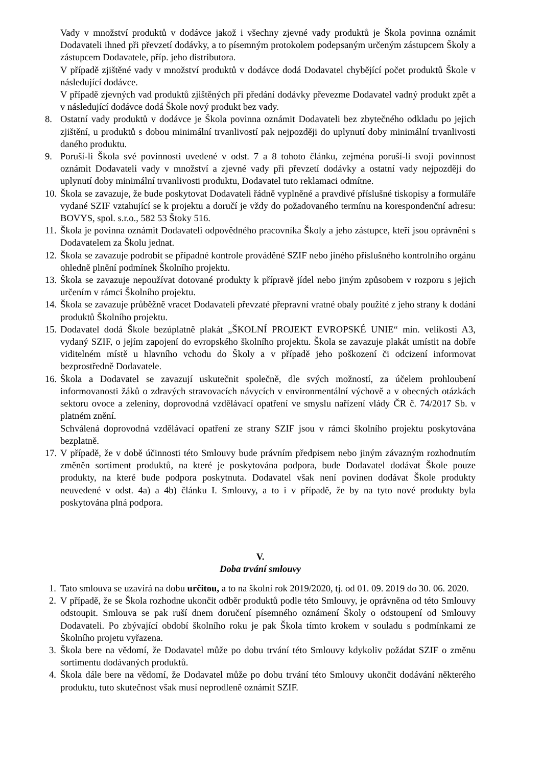Vady v množství produktů v dodávce jakož i všechny zjevné vady produktů je Škola povinna oznámit Dodavateli ihned při převzetí dodávky, a to písemným protokolem podepsaným určeným zástupcem Školy a zástupcem Dodavatele, příp. jeho distributora.
V případě zjištěné vady v množství produktů v dodávce dodá Dodavatel chybějící počet produktů Škole v následující dodávce.
V případě zjevných vad produktů zjištěných při předání dodávky převezme Dodavatel vadný produkt zpět a v následující dodávce dodá Škole nový produkt bez vady.
8. Ostatní vady produktů v dodávce je Škola povinna oznámit Dodavateli bez zbytečného odkladu po jejich zjištění, u produktů s dobou minimální trvanlivostí pak nejpozději do uplynutí doby minimální trvanlivosti daného produktu.
9. Poruší-li Škola své povinnosti uvedené v odst. 7 a 8 tohoto článku, zejména poruší-li svoji povinnost oznámit Dodavateli vady v množství a zjevné vady při převzetí dodávky a ostatní vady nejpozději do uplynutí doby minimální trvanlivosti produktu, Dodavatel tuto reklamaci odmítne.
10. Škola se zavazuje, že bude poskytovat Dodavateli řádně vyplněné a pravdivé příslušné tiskopisy a formuláře vydané SZIF vztahující se k projektu a doručí je vždy do požadovaného termínu na korespondenční adresu: BOVYS, spol. s.r.o., 582 53 Štoky 516.
11. Škola je povinna oznámit Dodavateli odpovědného pracovníka Školy a jeho zástupce, kteří jsou oprávněni s Dodavatelem za Školu jednat.
12. Škola se zavazuje podrobit se případné kontrole prováděné SZIF nebo jiného příslušného kontrolního orgánu ohledně plnění podmínek Školního projektu.
13. Škola se zavazuje nepoužívat dotované produkty k přípravě jídel nebo jiným způsobem v rozporu s jejich určením v rámci Školního projektu.
14. Škola se zavazuje průběžně vracet Dodavateli převzaté přepravní vratné obaly použité z jeho strany k dodání produktů Školního projektu.
15. Dodavatel dodá Škole bezúplatně plakát „ŠKOLNÍ PROJEKT EVROPSKÉ UNIE“ min. velikosti A3, vydaný SZIF, o jejím zapojení do evropského školního projektu. Škola se zavazuje plakát umístit na dobře viditelném místě u hlavního vchodu do Školy a v případě jeho poškození či odcizení informovat bezprostředně Dodavatele.
16. Škola a Dodavatel se zavazují uskutečnit společně, dle svých možností, za účelem prohloubení informovanosti žáků o zdravých stravovacích návycích v environmentální výchově a v obecných otázkách sektoru ovoce a zeleniny, doprovodná vzdělávací opatření ve smyslu nařízení vlády ČR č. 74/2017 Sb. v platném znění.
Schválená doprovodná vzdělávací opatření ze strany SZIF jsou v rámci školního projektu poskytována bezplatně.
17. V případě, že v době účinnosti této Smlouvy bude právním předpisem nebo jiným závazným rozhodnutím změněn sortiment produktů, na které je poskytována podpora, bude Dodavatel dodávat Škole pouze produkty, na které bude podpora poskytnuta. Dodavatel však není povinen dodávat Škole produkty neuvedené v odst. 4a) a 4b) článku I. Smlouvy, a to i v případě, že by na tyto nové produkty byla poskytována plná podpora.
V.
Doba trvání smlouvy
1. Tato smlouva se uzavírá na dobu určitou, a to na školní rok 2019/2020, tj. od 01. 09. 2019 do 30. 06. 2020.
2. V případě, že se Škola rozhodne ukončit odběr produktů podle této Smlouvy, je oprávněna od této Smlouvy odstoupit. Smlouva se pak ruší dnem doručení písemného oznámení Školy o odstoupení od Smlouvy Dodavateli. Po zbývající období školního roku je pak Škola tímto krokem v souladu s podmínkami ze Školního projetu vyřazena.
3. Škola bere na vědomí, že Dodavatel může po dobu trvání této Smlouvy kdykoliv požádat SZIF o změnu sortimentu dodávaných produktů.
4. Škola dále bere na vědomí, že Dodavatel může po dobu trvání této Smlouvy ukončit dodávání některého produktu, tuto skutečnost však musí neprodleně oznámit SZIF.